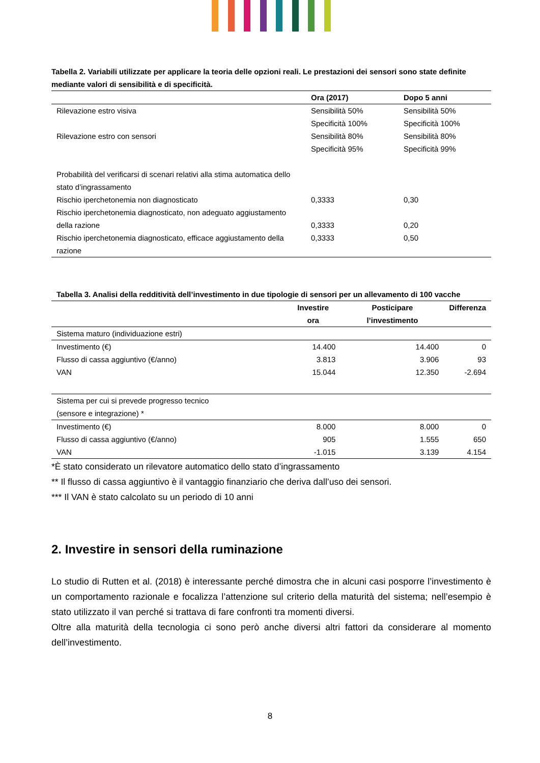Tabella 2. Variabili utilizzate per applicare la teoria delle opzioni reali. Le prestazioni dei sensori sono state definite mediante valori di sensibilità e di specificità.
| | Ora (2017) | Dopo 5 anni |
| --- | --- | --- |
| Rilevazione estro visiva | Sensibilità 50% | Sensibilità 50% |
| | Specificità 100% | Specificità 100% |
| Rilevazione estro con sensori | Sensibilità 80% | Sensibilità 80% |
| | Specificità 95% | Specificità 99% |
| Probabilità del verificarsi di scenari relativi alla stima automatica dello stato d’ingrassamento | | |
| Rischio iperchetonemia non diagnosticato | 0,3333 | 0,30 |
| Rischio iperchetonemia diagnosticato, non adeguato aggiustamento della razione | 0,3333 | 0,20 |
| Rischio iperchetonemia diagnosticato, efficace aggiustamento della razione | 0,3333 | 0,50 |
Tabella 3. Analisi della redditività dell’investimento in due tipologie di sensori per un allevamento di 100 vacche
| | Investire ora | Posticipare l’investimento | Differenza |
| --- | --- | --- | --- |
| Sistema maturo (individuazione estri) | | | |
| Investimento (€) | 14.400 | 14.400 | 0 |
| Flusso di cassa aggiuntivo (€/anno) | 3.813 | 3.906 | 93 |
| VAN | 15.044 | 12.350 | -2.694 |
| Sistema per cui si prevede progresso tecnico (sensore e integrazione) * | | | |
| Investimento (€) | 8.000 | 8.000 | 0 |
| Flusso di cassa aggiuntivo (€/anno) | 905 | 1.555 | 650 |
| VAN | -1.015 | 3.139 | 4.154 |
*È stato considerato un rilevatore automatico dello stato d’ingrassamento
** Il flusso di cassa aggiuntivo è il vantaggio finanziario che deriva dall’uso dei sensori.
*** Il VAN è stato calcolato su un periodo di 10 anni
2. Investire in sensori della ruminazione
Lo studio di Rutten et al. (2018) è interessante perché dimostra che in alcuni casi posporre l’investimento è un comportamento razionale e focalizza l’attenzione sul criterio della maturità del sistema; nell’esempio è stato utilizzato il van perché si trattava di fare confronti tra momenti diversi.
Oltre alla maturità della tecnologia ci sono però anche diversi altri fattori da considerare al momento dell’investimento.
8